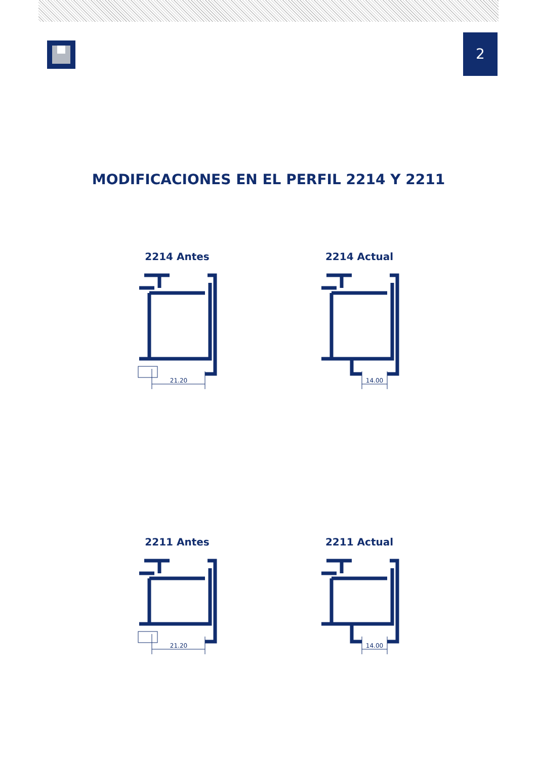2
MODIFICACIONES EN EL PERFIL 2214 Y 2211
2214 Antes
21.20
2214 Actual
14.00
2211 Antes
21.20
2211 Actual
14.00